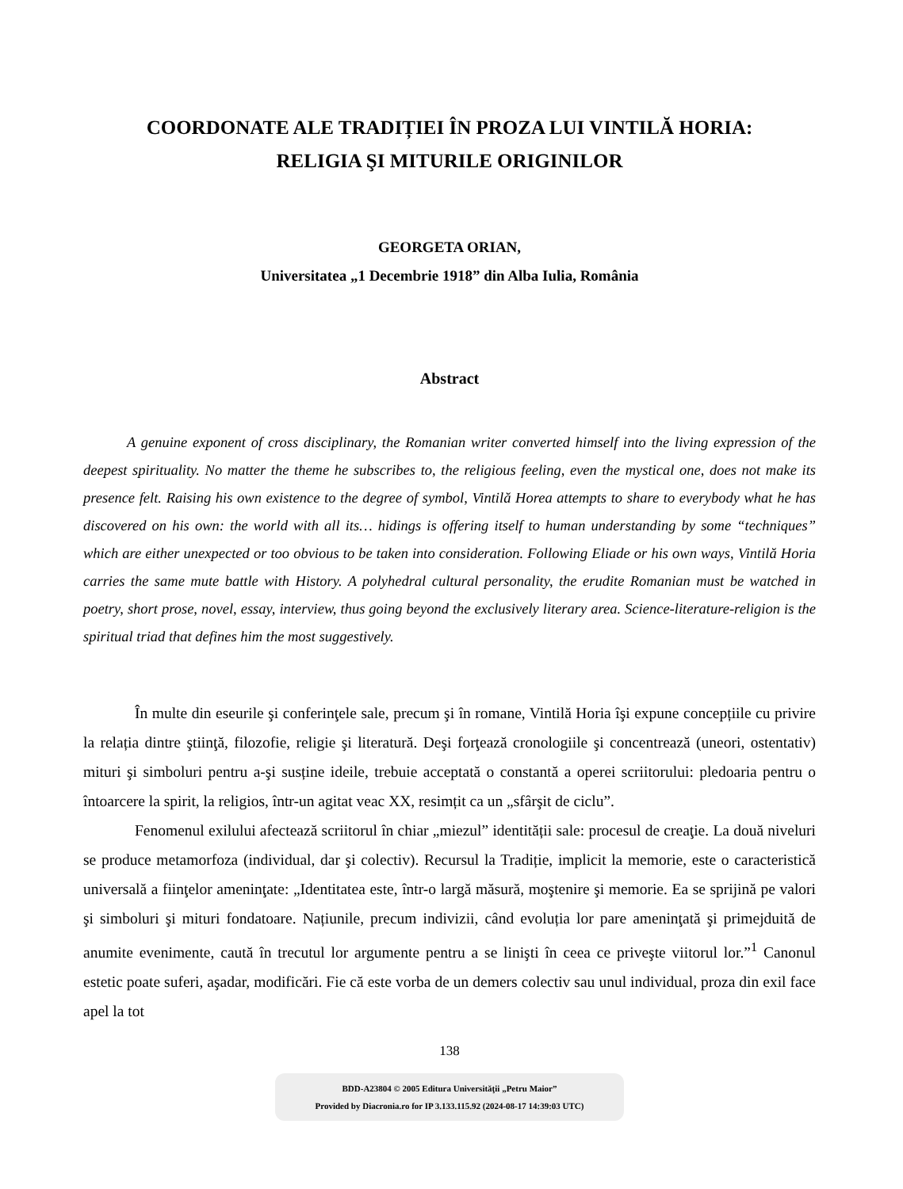COORDONATE ALE TRADIȚIEI ÎN PROZA LUI VINTILĂ HORIA:
RELIGIA ŞI MITURILE ORIGINILOR
GEORGETA ORIAN,
Universitatea „1 Decembrie 1918” din Alba Iulia, România
Abstract
A genuine exponent of cross disciplinary, the Romanian writer converted himself into the living expression of the deepest spirituality. No matter the theme he subscribes to, the religious feeling, even the mystical one, does not make its presence felt. Raising his own existence to the degree of symbol, Vintilă Horea attempts to share to everybody what he has discovered on his own: the world with all its… hidings is offering itself to human understanding by some “techniques” which are either unexpected or too obvious to be taken into consideration. Following Eliade or his own ways, Vintilă Horia carries the same mute battle with History. A polyhedral cultural personality, the erudite Romanian must be watched in poetry, short prose, novel, essay, interview, thus going beyond the exclusively literary area. Science-literature-religion is the spiritual triad that defines him the most suggestively.
În multe din eseurile şi conferinţele sale, precum şi în romane, Vintilă Horia îşi expune concepțiile cu privire la relația dintre ştiinţă, filozofie, religie şi literatură. Deşi forţează cronologiile şi concentrează (uneori, ostentativ) mituri şi simboluri pentru a-şi susține ideile, trebuie acceptată o constantă a operei scriitorului: pledoaria pentru o întoarcere la spirit, la religios, într-un agitat veac XX, resimțit ca un „sfârşit de ciclu”.
Fenomenul exilului afectează scriitorul în chiar „miezul” identității sale: procesul de creaţie. La două niveluri se produce metamorfoza (individual, dar şi colectiv). Recursul la Tradiție, implicit la memorie, este o caracteristică universală a fiinţelor ameninţate: „Identitatea este, într-o largă măsură, moştenire şi memorie. Ea se sprijină pe valori şi simboluri şi mituri fondatoare. Națiunile, precum indivizii, când evoluția lor pare ameninţată şi primejduită de anumite evenimente, caută în trecutul lor argumente pentru a se linişti în ceea ce priveşte viitorul lor.”<sup>1</sup> Canonul estetic poate suferi, aşadar, modificări. Fie că este vorba de un demers colectiv sau unul individual, proza din exil face apel la tot
138
BDD-A23804 © 2005 Editura Universităţii „Petru Maior”
Provided by Diacronia.ro for IP 3.133.115.92 (2024-08-17 14:39:03 UTC)